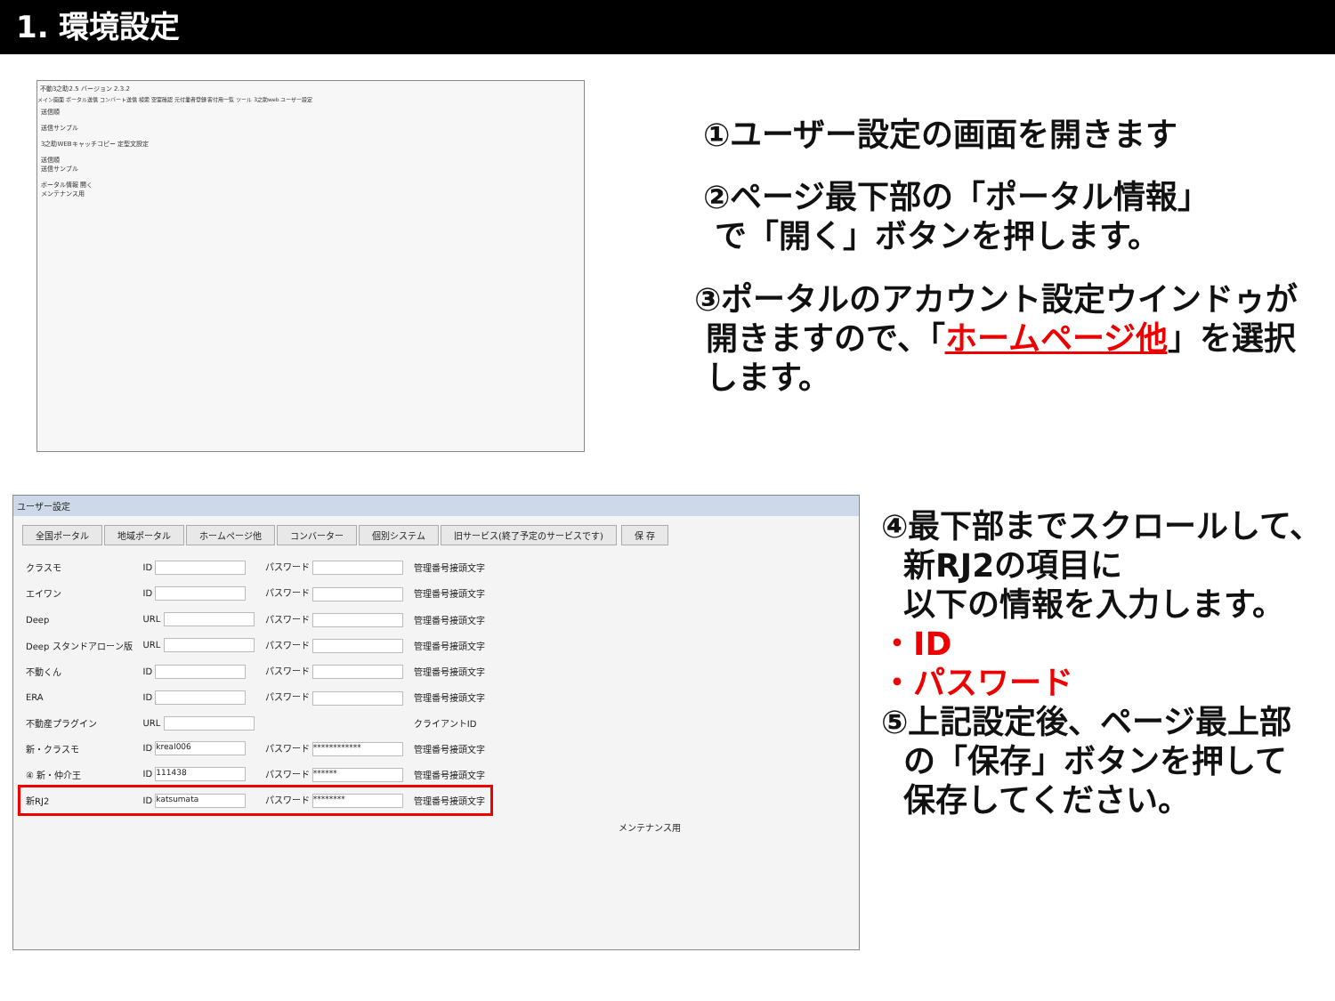1. 環境設定
不動3之助2.5 バージョン 2.3.2
メイン画面 ポータル送信 コンバート送信 検索 空室確認 元付業者登録 客付用一覧 ツール 3之助web ユーザー設定
送信順
送信サンプル
3之助WEBキャッチコピー 定型文設定
送信順
送信サンプル
ポータル情報 開く
メンテナンス用
ユーザー設定
全国ポータル 地域ポータル ホームページ他 コンバーター 個別システム 旧サービス(終了予定のサービスです) 保 存
| クラスモ | ID | パスワード | 管理番号接頭文字 |
| エイワン | ID | パスワード | 管理番号接頭文字 |
| Deep | URL | パスワード | 管理番号接頭文字 |
| Deep スタンドアローン版 | URL | パスワード | 管理番号接頭文字 |
| 不動くん | ID | パスワード | 管理番号接頭文字 |
| ERA | ID | パスワード | 管理番号接頭文字 |
| 不動産プラグイン | URL | | クライアントID |
| 新・クラスモ | ID kreal006 | パスワード ************ | 管理番号接頭文字 |
| ④ 新・仲介王 | ID 111438 | パスワード ****** | 管理番号接頭文字 |
| 新RJ2 | ID katsumata | パスワード ******** | 管理番号接頭文字 |
メンテナンス用
①ユーザー設定の画面を開きます
②ページ最下部の「ポータル情報」
で「開く」ボタンを押します。
③ポータルのアカウント設定ウインドゥが
開きますので、「ホームページ他」を選択
します。
④最下部までスクロールして、
新RJ2の項目に
以下の情報を入力します。
・ID
・パスワード
⑤上記設定後、ページ最上部
の「保存」ボタンを押して
保存してください。